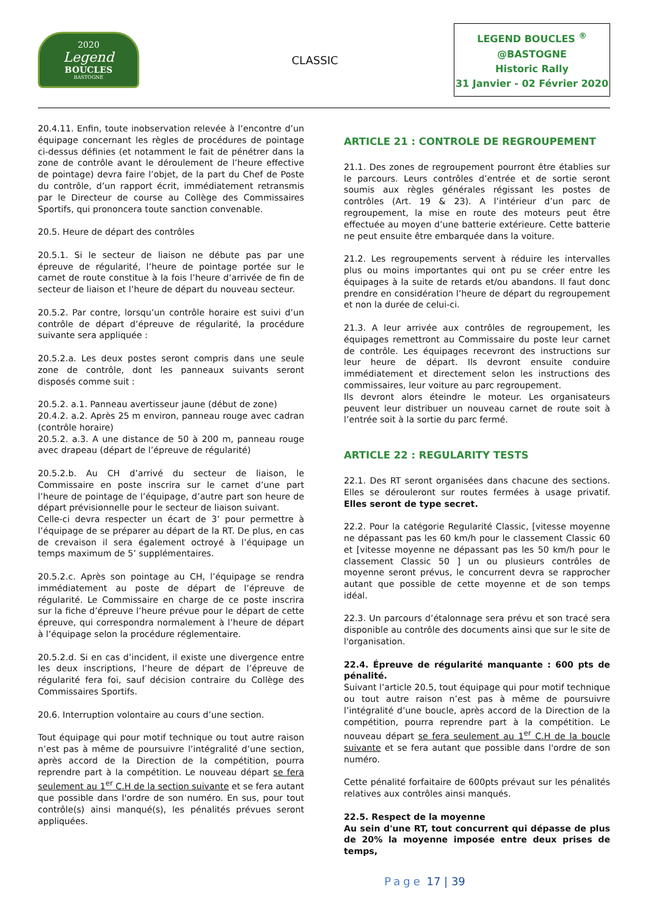2020
Legend
BOUCLES
BASTOGNE
CLASSIC
LEGEND BOUCLES <sup>®</sup>
@BASTOGNE
Historic Rally
31 Janvier - 02 Février 2020
20.4.11. Enfin, toute inobservation relevée à l’encontre d’un équipage concernant les règles de procédures de pointage ci-dessus définies (et notamment le fait de pénétrer dans la zone de contrôle avant le déroulement de l’heure effective de pointage) devra faire l’objet, de la part du Chef de Poste du contrôle, d’un rapport écrit, immédiatement retransmis par le Directeur de course au Collège des Commissaires Sportifs, qui prononcera toute sanction convenable.
20.5. Heure de départ des contrôles
20.5.1. Si le secteur de liaison ne débute pas par une épreuve de régularité, l’heure de pointage portée sur le carnet de route constitue à la fois l’heure d’arrivée de fin de secteur de liaison et l’heure de départ du nouveau secteur.
20.5.2. Par contre, lorsqu’un contrôle horaire est suivi d’un contrôle de départ d’épreuve de régularité, la procédure suivante sera appliquée :
20.5.2.a. Les deux postes seront compris dans une seule zone de contrôle, dont les panneaux suivants seront disposés comme suit :
20.5.2. a.1. Panneau avertisseur jaune (début de zone)
20.4.2. a.2. Après 25 m environ, panneau rouge avec cadran (contrôle horaire)
20.5.2. a.3. A une distance de 50 à 200 m, panneau rouge avec drapeau (départ de l’épreuve de régularité)
20.5.2.b. Au CH d’arrivé du secteur de liaison, le Commissaire en poste inscrira sur le carnet d’une part l’heure de pointage de l’équipage, d’autre part son heure de départ prévisionnelle pour le secteur de liaison suivant.
Celle-ci devra respecter un écart de 3’ pour permettre à l’équipage de se préparer au départ de la RT. De plus, en cas de crevaison il sera également octroyé à l’équipage un temps maximum de 5’ supplémentaires.
20.5.2.c. Après son pointage au CH, l’équipage se rendra immédiatement au poste de départ de l’épreuve de régularité. Le Commissaire en charge de ce poste inscrira sur la fiche d’épreuve l’heure prévue pour le départ de cette épreuve, qui correspondra normalement à l’heure de départ à l’équipage selon la procédure réglementaire.
20.5.2.d. Si en cas d’incident, il existe une divergence entre les deux inscriptions, l’heure de départ de l’épreuve de régularité fera foi, sauf décision contraire du Collège des Commissaires Sportifs.
20.6. Interruption volontaire au cours d’une section.
Tout équipage qui pour motif technique ou tout autre raison n’est pas à même de poursuivre l’intégralité d’une section, après accord de la Direction de la compétition, pourra reprendre part à la compétition. Le nouveau départ se fera seulement au 1<sup>er</sup> C.H de la section suivante et se fera autant que possible dans l'ordre de son numéro. En sus, pour tout contrôle(s) ainsi manqué(s), les pénalités prévues seront appliquées.
ARTICLE 21 : CONTROLE DE REGROUPEMENT
21.1. Des zones de regroupement pourront être établies sur le parcours. Leurs contrôles d’entrée et de sortie seront soumis aux règles générales régissant les postes de contrôles (Art. 19 & 23). A l’intérieur d’un parc de regroupement, la mise en route des moteurs peut être effectuée au moyen d’une batterie extérieure. Cette batterie ne peut ensuite être embarquée dans la voiture.
21.2. Les regroupements servent à réduire les intervalles plus ou moins importantes qui ont pu se créer entre les équipages à la suite de retards et/ou abandons. Il faut donc prendre en considération l’heure de départ du regroupement et non la durée de celui-ci.
21.3. A leur arrivée aux contrôles de regroupement, les équipages remettront au Commissaire du poste leur carnet de contrôle. Les équipages recevront des instructions sur leur heure de départ. Ils devront ensuite conduire immédiatement et directement selon les instructions des commissaires, leur voiture au parc regroupement.
Ils devront alors éteindre le moteur. Les organisateurs peuvent leur distribuer un nouveau carnet de route soit à l’entrée soit à la sortie du parc fermé.
ARTICLE 22 : REGULARITY TESTS
22.1. Des RT seront organisées dans chacune des sections. Elles se dérouleront sur routes fermées à usage privatif. Elles seront de type secret.
22.2. Pour la catégorie Regularité Classic, [vitesse moyenne ne dépassant pas les 60 km/h pour le classement Classic 60 et [vitesse moyenne ne dépassant pas les 50 km/h pour le classement Classic 50 ] un ou plusieurs contrôles de moyenne seront prévus, le concurrent devra se rapprocher autant que possible de cette moyenne et de son temps idéal.
22.3. Un parcours d’étalonnage sera prévu et son tracé sera disponible au contrôle des documents ainsi que sur le site de l'organisation.
22.4. Épreuve de régularité manquante : 600 pts de pénalité.
Suivant l’article 20.5, tout équipage qui pour motif technique ou tout autre raison n’est pas à même de poursuivre l’intégralité d’une boucle, après accord de la Direction de la compétition, pourra reprendre part à la compétition. Le nouveau départ se fera seulement au 1<sup>er</sup> C.H de la boucle suivante et se fera autant que possible dans l'ordre de son numéro.
Cette pénalité forfaitaire de 600pts prévaut sur les pénalités relatives aux contrôles ainsi manqués.
22.5. Respect de la moyenne
Au sein d'une RT, tout concurrent qui dépasse de plus de 20% la moyenne imposée entre deux prises de temps,
Page 17 | 39